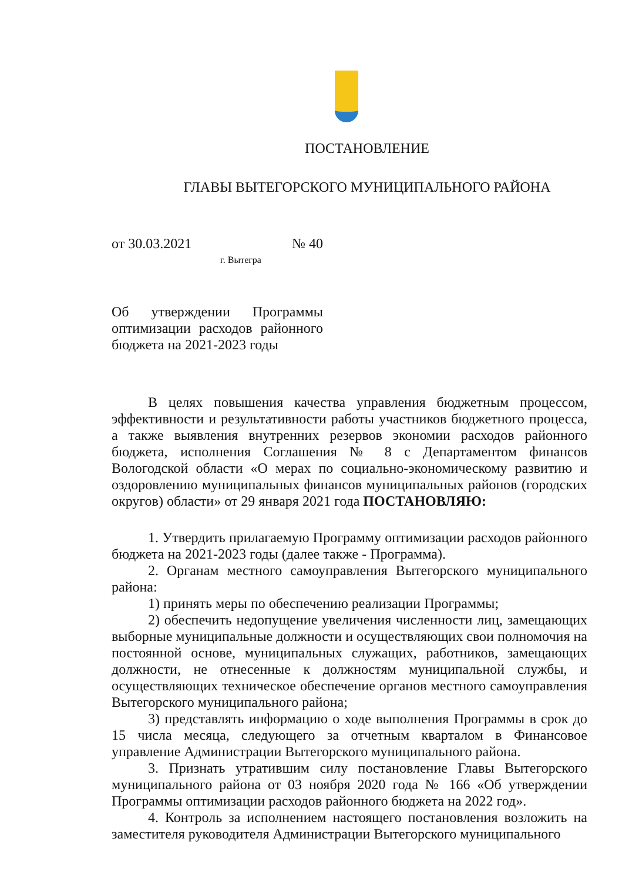ПОСТАНОВЛЕНИЕ
ГЛАВЫ ВЫТЕГОРСКОГО МУНИЦИПАЛЬНОГО РАЙОНА
от 30.03.2021 № 40
г. Вытегра
Об утверждении Программы оптимизации расходов районного бюджета на 2021-2023 годы
В целях повышения качества управления бюджетным процессом, эффективности и результативности работы участников бюджетного процесса, а также выявления внутренних резервов экономии расходов районного бюджета, исполнения Соглашения № 8 с Департаментом финансов Вологодской области «О мерах по социально-экономическому развитию и оздоровлению муниципальных финансов муниципальных районов (городских округов) области» от 29 января 2021 года ПОСТАНОВЛЯЮ:
1. Утвердить прилагаемую Программу оптимизации расходов районного бюджета на 2021-2023 годы (далее также - Программа).
2. Органам местного самоуправления Вытегорского муниципального района:
1) принять меры по обеспечению реализации Программы;
2) обеспечить недопущение увеличения численности лиц, замещающих выборные муниципальные должности и осуществляющих свои полномочия на постоянной основе, муниципальных служащих, работников, замещающих должности, не отнесенные к должностям муниципальной службы, и осуществляющих техническое обеспечение органов местного самоуправления Вытегорского муниципального района;
3) представлять информацию о ходе выполнения Программы в срок до 15 числа месяца, следующего за отчетным кварталом в Финансовое управление Администрации Вытегорского муниципального района.
3. Признать утратившим силу постановление Главы Вытегорского муниципального района от 03 ноября 2020 года № 166 «Об утверждении Программы оптимизации расходов районного бюджета на 2022 год».
4. Контроль за исполнением настоящего постановления возложить на заместителя руководителя Администрации Вытегорского муниципального